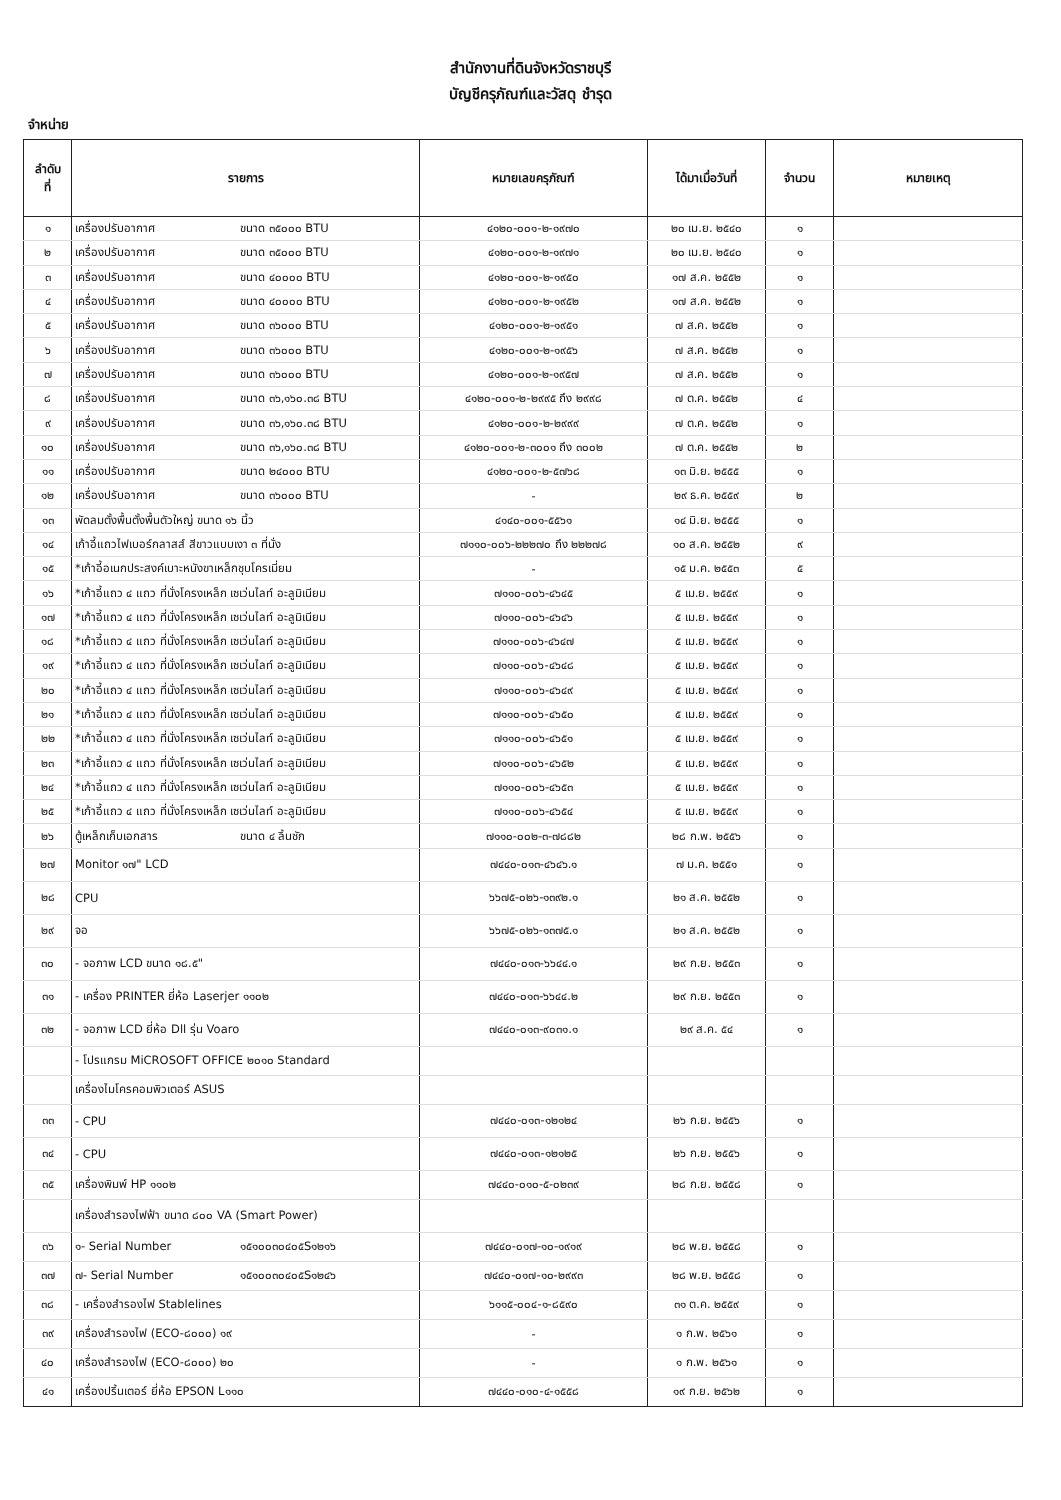สำนักงานที่ดินจังหวัดราชบุรี
บัญชีครุภัณฑ์และวัสดุ ชำรุด
จำหน่าย
| ลำดับ ที่ | รายการ | หมายเลขครุภัณฑ์ | ได้มาเมื่อวันที่ | จำนวน | หมายเหตุ |
| --- | --- | --- | --- | --- | --- |
| ๑ | เครื่องปรับอากาศ ขนาด ๓๕๐๐๐ BTU | ๔๑๒๐-๐๐๑-๒-๑๙๗๐ | ๒๐ เม.ย. ๒๕๔๐ | ๑ | |
| ๒ | เครื่องปรับอากาศ ขนาด ๓๕๐๐๐ BTU | ๔๑๒๐-๐๐๑-๒-๑๙๗๑ | ๒๐ เม.ย. ๒๕๔๐ | ๑ | |
| ๓ | เครื่องปรับอากาศ ขนาด ๔๐๐๐๐ BTU | ๔๑๒๐-๐๐๑-๒-๑๙๕๐ | ๑๗ ส.ค. ๒๕๕๒ | ๑ | |
| ๔ | เครื่องปรับอากาศ ขนาด ๔๐๐๐๐ BTU | ๔๑๒๐-๐๐๑-๒-๑๙๕๒ | ๑๗ ส.ค. ๒๕๕๒ | ๑ | |
| ๕ | เครื่องปรับอากาศ ขนาด ๓๖๐๐๐ BTU | ๔๑๒๐-๐๐๑-๒-๑๙๕๑ | ๗ ส.ค. ๒๕๕๒ | ๑ | |
| ๖ | เครื่องปรับอากาศ ขนาด ๓๖๐๐๐ BTU | ๔๑๒๐-๐๐๑-๒-๑๙๕๖ | ๗ ส.ค. ๒๕๕๒ | ๑ | |
| ๗ | เครื่องปรับอากาศ ขนาด ๓๖๐๐๐ BTU | ๔๑๒๐-๐๐๑-๒-๑๙๕๗ | ๗ ส.ค. ๒๕๕๒ | ๑ | |
| ๘ | เครื่องปรับอากาศ ขนาด ๓๖,๑๖๐.๓๘ BTU | ๔๑๒๐-๐๐๑-๒-๒๙๙๕ ถึง ๒๙๙๘ | ๗ ต.ค. ๒๕๕๒ | ๔ | |
| ๙ | เครื่องปรับอากาศ ขนาด ๓๖,๑๖๐.๓๘ BTU | ๔๑๒๐-๐๐๑-๒-๒๙๙๙ | ๗ ต.ค. ๒๕๕๒ | ๑ | |
| ๑๐ | เครื่องปรับอากาศ ขนาด ๓๖,๑๖๐.๓๘ BTU | ๔๑๒๐-๐๐๑-๒-๓๐๐๑ ถึง ๓๐๐๒ | ๗ ต.ค. ๒๕๕๒ | ๒ | |
| ๑๑ | เครื่องปรับอากาศ ขนาด ๒๔๐๐๐ BTU | ๔๑๒๐-๐๐๑-๒-๕๗๖๘ | ๑๓ มิ.ย. ๒๕๕๕ | ๑ | |
| ๑๒ | เครื่องปรับอากาศ ขนาด ๓๖๐๐๐ BTU | - | ๒๙ ธ.ค. ๒๕๕๙ | ๒ | |
| ๑๓ | พัดลมตั้งพื้นตั้งพื้นตัวใหญ่ ขนาด ๑๖ นิ้ว | ๔๑๔๐-๐๐๑-๕๕๖๑ | ๑๔ มิ.ย. ๒๕๕๕ | ๑ | |
| ๑๔ | เก้าอี้แถวไฟเบอร์กลาสส์ สีขาวแบบเงา ๓ ที่นั่ง | ๗๑๑๐-๐๐๖-๒๒๒๗๐ ถึง ๒๒๒๗๘ | ๑๐ ส.ค. ๒๕๕๒ | ๙ | |
| ๑๕ | *เก้าอี้อเนกประสงค์เบาะหนังขาเหล็กชุบโครเมี่ยม | - | ๑๕ ม.ค. ๒๕๕๓ | ๕ | |
| ๑๖ | *เก้าอี้แถว ๔ แถว ที่นั่งโครงเหล็ก เซเว่นไลท์ อะลูมิเนียม | ๗๑๑๐-๐๐๖-๔๖๔๕ | ๕ เม.ย. ๒๕๕๙ | ๑ | |
| ๑๗ | *เก้าอี้แถว ๔ แถว ที่นั่งโครงเหล็ก เซเว่นไลท์ อะลูมิเนียม | ๗๑๑๐-๐๐๖-๔๖๔๖ | ๕ เม.ย. ๒๕๕๙ | ๑ | |
| ๑๘ | *เก้าอี้แถว ๔ แถว ที่นั่งโครงเหล็ก เซเว่นไลท์ อะลูมิเนียม | ๗๑๑๐-๐๐๖-๔๖๔๗ | ๕ เม.ย. ๒๕๕๙ | ๑ | |
| ๑๙ | *เก้าอี้แถว ๔ แถว ที่นั่งโครงเหล็ก เซเว่นไลท์ อะลูมิเนียม | ๗๑๑๐-๐๐๖-๔๖๔๘ | ๕ เม.ย. ๒๕๕๙ | ๑ | |
| ๒๐ | *เก้าอี้แถว ๔ แถว ที่นั่งโครงเหล็ก เซเว่นไลท์ อะลูมิเนียม | ๗๑๑๐-๐๐๖-๔๖๔๙ | ๕ เม.ย. ๒๕๕๙ | ๑ | |
| ๒๑ | *เก้าอี้แถว ๔ แถว ที่นั่งโครงเหล็ก เซเว่นไลท์ อะลูมิเนียม | ๗๑๑๐-๐๐๖-๔๖๕๐ | ๕ เม.ย. ๒๕๕๙ | ๑ | |
| ๒๒ | *เก้าอี้แถว ๔ แถว ที่นั่งโครงเหล็ก เซเว่นไลท์ อะลูมิเนียม | ๗๑๑๐-๐๐๖-๔๖๕๑ | ๕ เม.ย. ๒๕๕๙ | ๑ | |
| ๒๓ | *เก้าอี้แถว ๔ แถว ที่นั่งโครงเหล็ก เซเว่นไลท์ อะลูมิเนียม | ๗๑๑๐-๐๐๖-๔๖๕๒ | ๕ เม.ย. ๒๕๕๙ | ๑ | |
| ๒๔ | *เก้าอี้แถว ๔ แถว ที่นั่งโครงเหล็ก เซเว่นไลท์ อะลูมิเนียม | ๗๑๑๐-๐๐๖-๔๖๕๓ | ๕ เม.ย. ๒๕๕๙ | ๑ | |
| ๒๕ | *เก้าอี้แถว ๔ แถว ที่นั่งโครงเหล็ก เซเว่นไลท์ อะลูมิเนียม | ๗๑๑๐-๐๐๖-๔๖๕๔ | ๕ เม.ย. ๒๕๕๙ | ๑ | |
| ๒๖ | ตู้เหล็กเก็บเอกสาร ขนาด ๔ ลิ้นชัก | ๗๑๑๐-๐๐๒-๓-๗๘๘๒ | ๒๘ ก.พ. ๒๕๕๖ | ๑ | |
| ๒๗ | Monitor ๑๗" LCD | ๗๔๔๐-๐๑๓-๔๖๔๖.๑ | ๗ ม.ค. ๒๕๕๑ | ๑ | |
| ๒๘ | CPU | ๖๖๗๕-๐๒๖-๑๓๙๒.๑ | ๒๑ ส.ค. ๒๕๕๒ | ๑ | |
| ๒๙ | จอ | ๖๖๗๕-๐๒๖-๑๓๗๕.๑ | ๒๑ ส.ค. ๒๕๕๒ | ๑ | |
| ๓๐ | - จอภาพ LCD ขนาด ๑๘.๕" | ๗๔๔๐-๐๑๓-๖๖๔๔.๑ | ๒๙ ก.ย. ๒๕๕๓ | ๑ | |
| ๓๑ | - เครื่อง PRINTER ยี่ห้อ Laserjer ๑๑๐๒ | ๗๔๔๐-๐๑๓-๖๖๔๔.๒ | ๒๙ ก.ย. ๒๕๕๓ | ๑ | |
| ๓๒ | - จอภาพ LCD ยี่ห้อ Dll รุ่น Voaro | ๗๔๔๐-๐๑๓-๙๐๓๑.๑ | ๒๙ ส.ค. ๕๔ | ๑ | |
| | - โปรแกรม MiCROSOFT OFFICE ๒๐๑๐ Standard | | | | |
| | เครื่องไมโครคอมพิวเตอร์ ASUS | | | | |
| ๓๓ | - CPU | ๗๔๔๐-๐๑๓-๑๒๑๒๔ | ๒๖ ก.ย. ๒๕๕๖ | ๑ | |
| ๓๔ | - CPU | ๗๔๔๐-๐๑๓-๑๒๑๒๕ | ๒๖ ก.ย. ๒๕๕๖ | ๑ | |
| ๓๕ | เครื่องพิมพ์ HP ๑๑๐๒ | ๗๔๔๐-๐๑๐-๕-๐๒๓๙ | ๒๘ ก.ย. ๒๕๕๘ | ๑ | |
| | เครื่องสำรองไฟฟ้า ขนาด ๘๐๐ VA (Smart Power) | | | | |
| ๓๖ | ๑- Serial Number ๑๕๑๐๐๓๐๔๐๕S๑๒๑๖ | ๗๔๔๐-๐๑๗-๑๐-๑๙๑๙ | ๒๘ พ.ย. ๒๕๕๘ | ๑ | |
| ๓๗ | ๗- Serial Number ๑๕๑๐๐๓๐๔๐๕S๑๒๔๖ | ๗๔๔๐-๐๑๗-๑๐-๒๙๙๓ | ๒๘ พ.ย. ๒๕๕๘ | ๑ | |
| ๓๘ | - เครื่องสำรองไฟ Stablelines | ๖๑๑๕-๐๐๔-๑-๘๕๙๐ | ๓๑ ต.ค. ๒๕๕๙ | ๑ | |
| ๓๙ | เครื่องสำรองไฟ (ECO-๘๐๐๐) ๑๙ | - | ๑ ก.พ. ๒๕๖๑ | ๑ | |
| ๔๐ | เครื่องสำรองไฟ (ECO-๘๐๐๐) ๒๐ | - | ๑ ก.พ. ๒๕๖๑ | ๑ | |
| ๔๑ | เครื่องปริ้นเตอร์ ยี่ห้อ EPSON L๑๑๐ | ๗๔๔๐-๐๑๐-๔-๑๕๕๘ | ๑๙ ก.ย. ๒๕๖๒ | ๑ | |